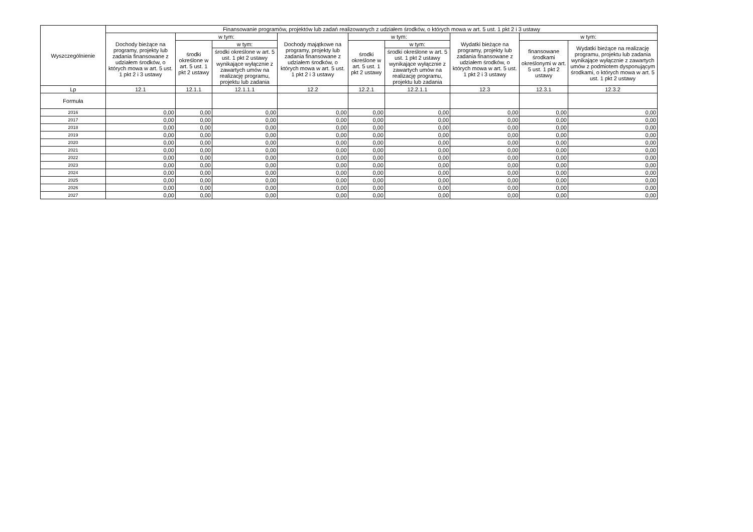| Wyszczególnienie | Finansowanie programów, projektów lub zadań realizowanych z udziałem środków, o których mowa w art. 5 ust. 1 pkt 2 i 3 ustawy | | | | | | | | |
| --- | --- | --- | --- | --- | --- | --- | --- | --- | --- |
| | Dochody bieżące na programy, projekty lub zadania finansowane z udziałem środków, o których mowa w art. 5 ust. 1 pkt 2 i 3 ustawy | w tym: | | Dochody majątkowe na programy, projekty lub zadania finansowane z udziałem środków, o których mowa w art. 5 ust. 1 pkt 2 i 3 ustawy | w tym: | | Wydatki bieżące na programy, projekty lub zadania finansowane z udziałem środków, o których mowa w art. 5 ust. 1 pkt 2 i 3 ustawy | w tym: | |
| | | środki określone w art. 5 ust. 1 pkt 2 ustawy | w tym: | | środki określone w art. 5 ust. 1 pkt 2 ustawy | w tym: | | finansowane środkami określonymi w art. 5 ust. 1 pkt 2 ustawy | Wydatki bieżące na realizację programu, projektu lub zadania wynikające wyłącznie z zawartych umów z podmiotem dysponującym środkami, o których mowa w art. 5 ust. 1 pkt 2 ustawy |
| | | | środki określone w art. 5 ust. 1 pkt 2 ustawy wynikające wyłącznie z zawartych umów na realizację programu, projektu lub zadania | | | środki określone w art. 5 ust. 1 pkt 2 ustawy wynikające wyłącznie z zawartych umów na realizację programu, projektu lub zadania | | | |
| Lp | 12.1 | 12.1.1 | 12.1.1.1 | 12.2 | 12.2.1 | 12.2.1.1 | 12.3 | 12.3.1 | 12.3.2 |
| Formuła | | | | | | | | | |
| 2016 | 0,00 | 0,00 | 0,00 | 0,00 | 0,00 | 0,00 | 0,00 | 0,00 | 0,00 |
| 2017 | 0,00 | 0,00 | 0,00 | 0,00 | 0,00 | 0,00 | 0,00 | 0,00 | 0,00 |
| 2018 | 0,00 | 0,00 | 0,00 | 0,00 | 0,00 | 0,00 | 0,00 | 0,00 | 0,00 |
| 2019 | 0,00 | 0,00 | 0,00 | 0,00 | 0,00 | 0,00 | 0,00 | 0,00 | 0,00 |
| 2020 | 0,00 | 0,00 | 0,00 | 0,00 | 0,00 | 0,00 | 0,00 | 0,00 | 0,00 |
| 2021 | 0,00 | 0,00 | 0,00 | 0,00 | 0,00 | 0,00 | 0,00 | 0,00 | 0,00 |
| 2022 | 0,00 | 0,00 | 0,00 | 0,00 | 0,00 | 0,00 | 0,00 | 0,00 | 0,00 |
| 2023 | 0,00 | 0,00 | 0,00 | 0,00 | 0,00 | 0,00 | 0,00 | 0,00 | 0,00 |
| 2024 | 0,00 | 0,00 | 0,00 | 0,00 | 0,00 | 0,00 | 0,00 | 0,00 | 0,00 |
| 2025 | 0,00 | 0,00 | 0,00 | 0,00 | 0,00 | 0,00 | 0,00 | 0,00 | 0,00 |
| 2026 | 0,00 | 0,00 | 0,00 | 0,00 | 0,00 | 0,00 | 0,00 | 0,00 | 0,00 |
| 2027 | 0,00 | 0,00 | 0,00 | 0,00 | 0,00 | 0,00 | 0,00 | 0,00 | 0,00 |